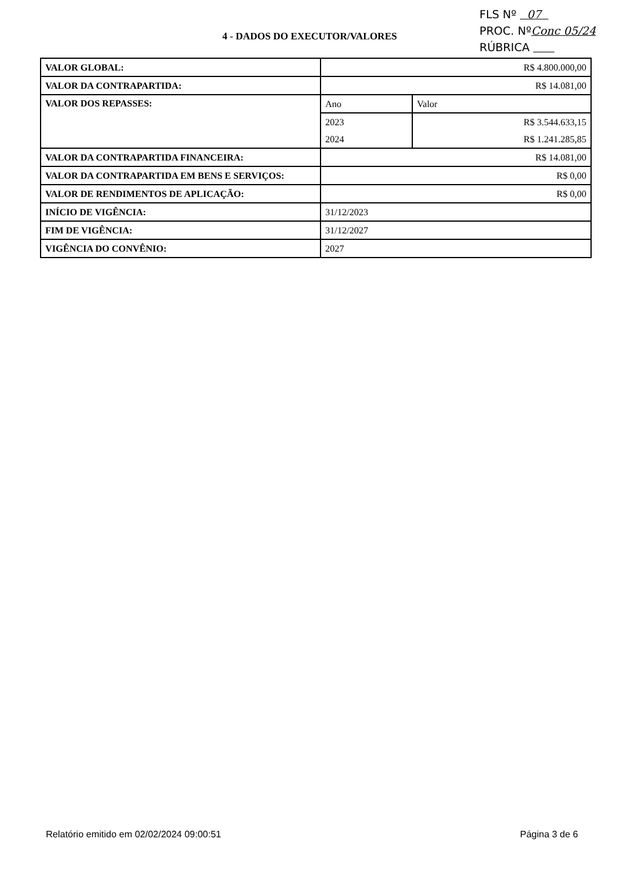4 - DADOS DO EXECUTOR/VALORES
FLS Nº 07
PROC. NºConc 05/24
RÚBRICA
| VALOR GLOBAL: | R$ 4.800.000,00 | |
| VALOR DA CONTRAPARTIDA: | R$ 14.081,00 | |
| VALOR DOS REPASSES: | Ano | Valor |
| | 2023 | R$ 3.544.633,15 |
| | 2024 | R$ 1.241.285,85 |
| VALOR DA CONTRAPARTIDA FINANCEIRA: | R$ 14.081,00 | |
| VALOR DA CONTRAPARTIDA EM BENS E SERVIÇOS: | R$ 0,00 | |
| VALOR DE RENDIMENTOS DE APLICAÇÃO: | R$ 0,00 | |
| INÍCIO DE VIGÊNCIA: | 31/12/2023 | |
| FIM DE VIGÊNCIA: | 31/12/2027 | |
| VIGÊNCIA DO CONVÊNIO: | 2027 | |
Relatório emitido em 02/02/2024 09:00:51 Página 3 de 6